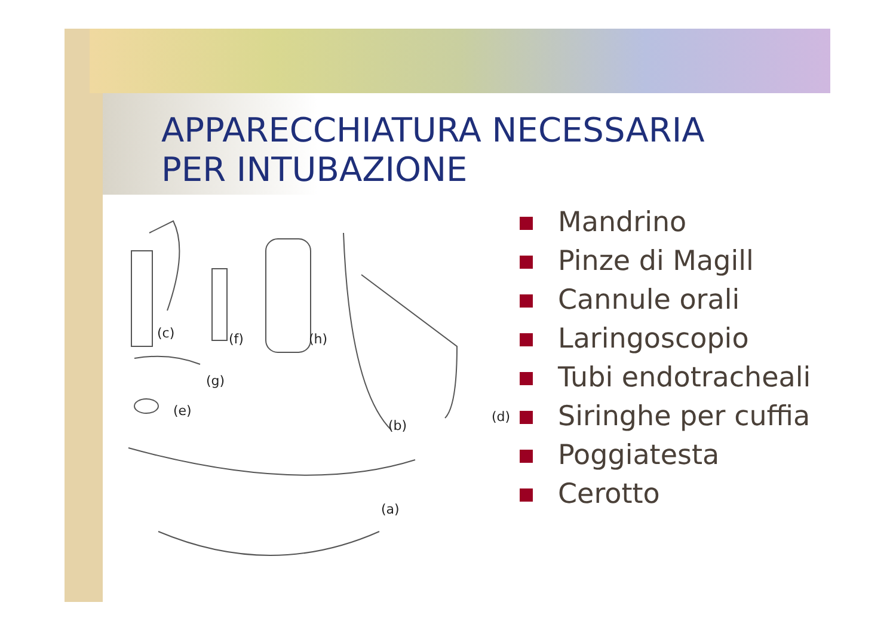APPARECCHIATURA NECESSARIA
PER INTUBAZIONE
(c) (f) (h)
(g)
(e)
(b)
(d)
(a)
Mandrino
Pinze di Magill
Cannule orali
Laringoscopio
Tubi endotracheali
Siringhe per cuffia
Poggiatesta
Cerotto